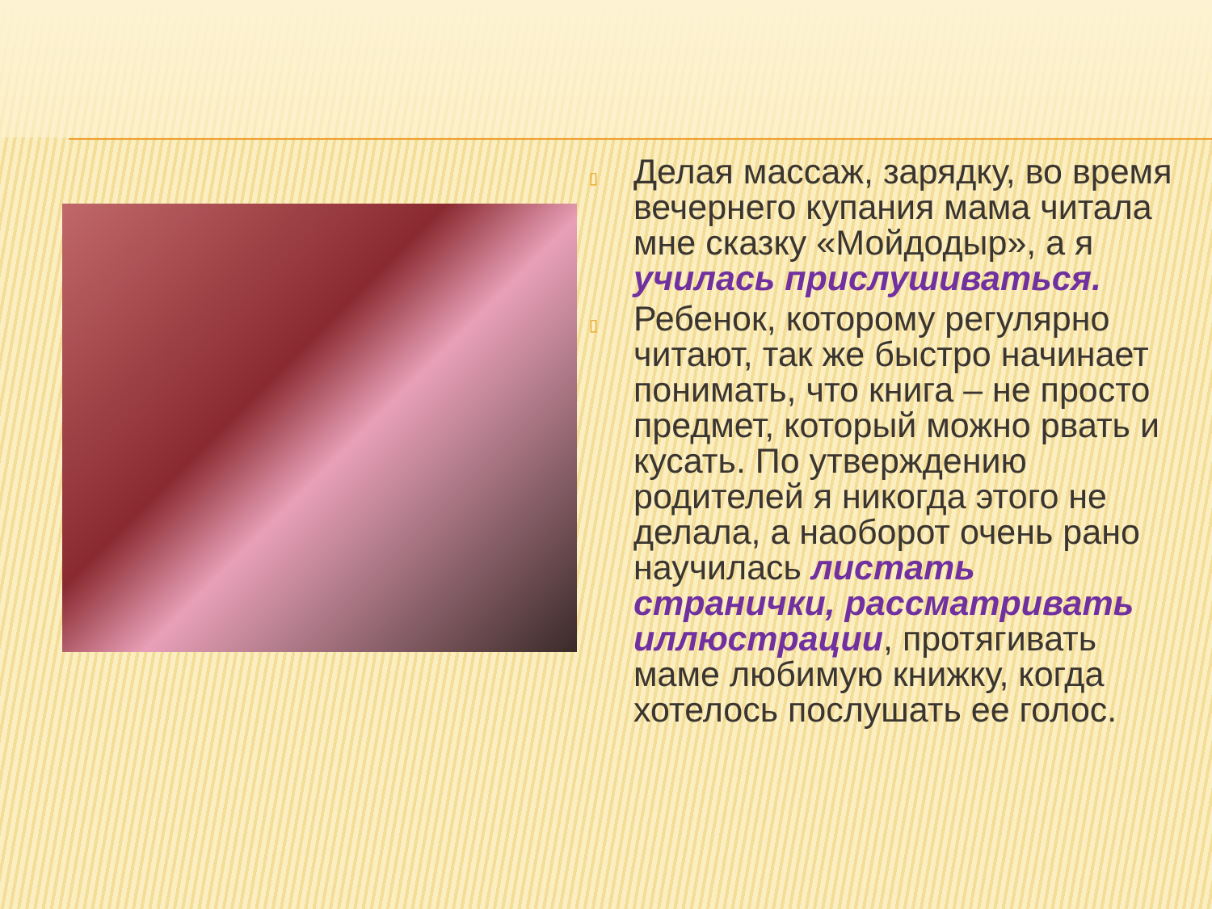▯
Делая массаж, зарядку, во время вечернего купания мама читала мне сказку «Мойдодыр», а я училась прислушиваться.
▯
Ребенок, которому регулярно читают, так же быстро начинает понимать, что книга – не просто предмет, который можно рвать и кусать. По утверждению родителей я никогда этого не делала, а наоборот очень рано научилась листать странички, рассматривать иллюстрации, протягивать маме любимую книжку, когда хотелось послушать ее голос.